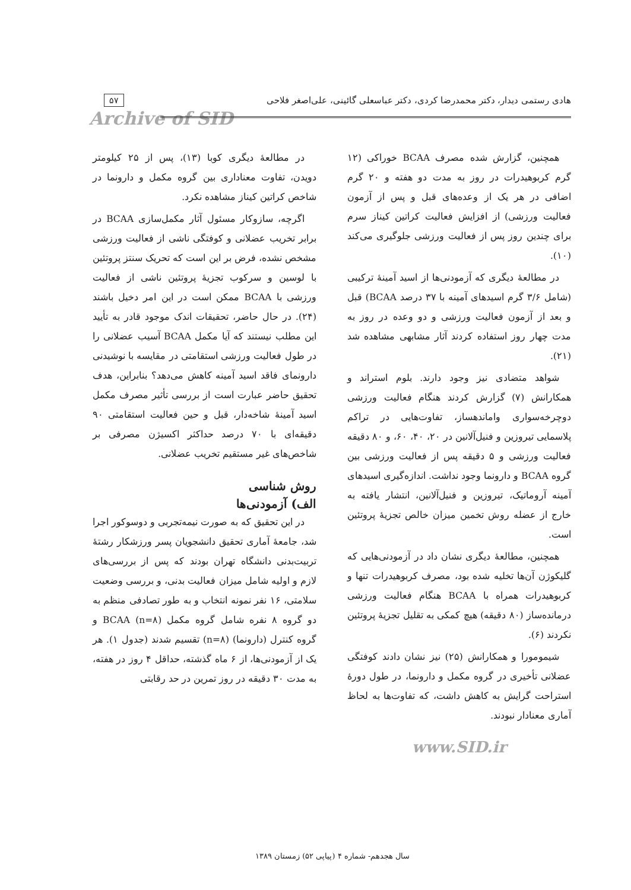هادی رستمی دیدار، دکتر محمدرضا کردی، دکتر عباسعلی گائینی، علی‌اصغر فلاحی
۵۷
Archive of SID
همچنین، گزارش شده مصرف BCAA خوراکی (۱۲ گرم کربوهیدرات در روز به مدت دو هفته و ۲۰ گرم اضافی در هر یک از وعده‌های قبل و پس از آزمون فعالیت ورزشی) از افزایش فعالیت کراتین کیناز سرم برای چندین روز پس از فعالیت ورزشی جلوگیری می‌کند (۱۰).
در مطالعهٔ دیگری که آزمودنی‌ها از اسید آمینهٔ ترکیبی (شامل ۳/۶ گرم اسیدهای آمینه با ۳۷ درصد BCAA) قبل و بعد از آزمون فعالیت ورزشی و دو وعده در روز به مدت چهار روز استفاده کردند آثار مشابهی مشاهده شد (۲۱).
شواهد متضادی نیز وجود دارند. بلوم استراند و همکارانش (۷) گزارش کردند هنگام فعالیت ورزشی دوچرخه‌سواری واماندهساز، تفاوت‌هایی در تراکم پلاسمایی تیروزین و فنیل‌آلانین در ۲۰، ۴۰، ۶۰، و ۸۰ دقیقه فعالیت ورزشی و ۵ دقیقه پس از فعالیت ورزشی بین گروه BCAA و دارونما وجود نداشت. اندازه‌گیری اسیدهای آمینه آروماتیک، تیروزین و فنیل‌آلانین، انتشار یافته به خارج از عضله روش تخمین میزان خالص تجزیهٔ پروتئین است.
همچنین، مطالعهٔ دیگری نشان داد در آزمودنی‌هایی که گلیکوژن آن‌ها تخلیه شده بود، مصرف کربوهیدرات تنها و کربوهیدرات همراه با BCAA هنگام فعالیت ورزشی درمانده‌ساز (۸۰ دقیقه) هیچ کمکی به تقلیل تجزیهٔ پروتئین نکردند (۶).
شیمومورا و همکارانش (۲۵) نیز نشان دادند کوفتگی عضلانی تأخیری در گروه مکمل و دارونما، در طول دورهٔ استراحت گرایش به کاهش داشت، که تفاوت‌ها به لحاظ آماری معنادار نبودند.
www.SID.ir
در مطالعهٔ دیگری کوبا (۱۳)، پس از ۲۵ کیلومتر دویدن، تفاوت معناداری بین گروه مکمل و دارونما در شاخص کراتین کیناز مشاهده نکرد.
اگرچه، سازوکار مسئول آثار مکمل‌سازی BCAA در برابر تخریب عضلانی و کوفتگی ناشی از فعالیت ورزشی مشخص نشده، فرض بر این است که تحریک سنتز پروتئین با لوسین و سرکوب تجزیهٔ پروتئین ناشی از فعالیت ورزشی با BCAA ممکن است در این امر دخیل باشند (۲۴). در حال حاضر، تحقیقات اندک موجود قادر به تأیید این مطلب نیستند که آیا مکمل BCAA آسیب عضلانی را در طول فعالیت ورزشی استقامتی در مقایسه با نوشیدنی دارونمای فاقد اسید آمینه کاهش می‌دهد؟ بنابراین، هدف تحقیق حاضر عبارت است از بررسی تأثیر مصرف مکمل اسید آمینهٔ شاخه‌دار، قبل و حین فعالیت استقامتی ۹۰ دقیقه‌ای با ۷۰ درصد حداکثر اکسیژن مصرفی بر شاخص‌های غیر مستقیم تخریب عضلانی.
روش شناسی
الف) آزمودنی‌ها
در این تحقیق که به صورت نیمه‌تجربی و دوسوکور اجرا شد، جامعهٔ آماری تحقیق دانشجویان پسر ورزشکار رشتهٔ تربیت‌بدنی دانشگاه تهران بودند که پس از بررسی‌های لازم و اولیه شامل میزان فعالیت بدنی، و بررسی وضعیت سلامتی، ۱۶ نفر نمونه انتخاب و به طور تصادفی منظم به دو گروه ۸ نفره شامل گروه مکمل BCAA (n=۸) و گروه کنترل (دارونما) (n=۸) تقسیم شدند (جدول ۱). هر یک از آزمودنی‌ها، از ۶ ماه گذشته، حداقل ۴ روز در هفته، به مدت ۳۰ دقیقه در روز تمرین در حد رقابتی
سال هجدهم- شماره ۴ (پیاپی ۵۲) زمستان ۱۳۸۹